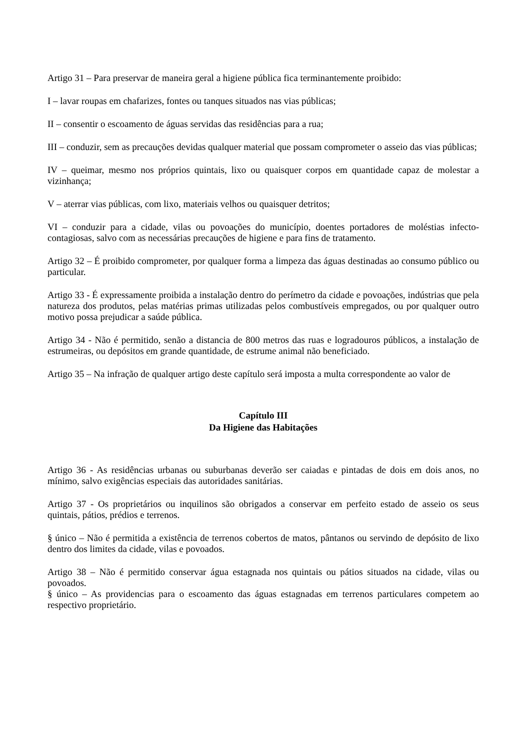Artigo 31 – Para preservar de maneira geral a higiene pública fica terminantemente proibido:
I – lavar roupas em chafarizes, fontes ou tanques situados nas vias públicas;
II – consentir o escoamento de águas servidas das residências para a rua;
III – conduzir, sem as precauções devidas qualquer material que possam comprometer o asseio das vias públicas;
IV – queimar, mesmo nos próprios quintais, lixo ou quaisquer corpos em quantidade capaz de molestar a vizinhança;
V – aterrar vias públicas, com lixo, materiais velhos ou quaisquer detritos;
VI – conduzir para a cidade, vilas ou povoações do município, doentes portadores de moléstias infecto-contagiosas, salvo com as necessárias precauções de higiene e para fins de tratamento.
Artigo 32 – É proibido comprometer, por qualquer forma a limpeza das águas destinadas ao consumo público ou particular.
Artigo 33 - É expressamente proibida a instalação dentro do perímetro da cidade e povoações, indústrias que pela natureza dos produtos, pelas matérias primas utilizadas pelos combustíveis empregados, ou por qualquer outro motivo possa prejudicar a saúde pública.
Artigo 34 - Não é permitido, senão a distancia de 800 metros das ruas e logradouros públicos, a instalação de estrumeiras, ou depósitos em grande quantidade, de estrume animal não beneficiado.
Artigo 35 – Na infração de qualquer artigo deste capítulo será imposta a multa correspondente ao valor de
Capítulo III
Da Higiene das Habitações
Artigo 36 - As residências urbanas ou suburbanas deverão ser caiadas e pintadas de dois em dois anos, no mínimo, salvo exigências especiais das autoridades sanitárias.
Artigo 37 - Os proprietários ou inquilinos são obrigados a conservar em perfeito estado de asseio os seus quintais, pátios, prédios e terrenos.
§ único – Não é permitida a existência de terrenos cobertos de matos, pântanos ou servindo de depósito de lixo dentro dos limites da cidade, vilas e povoados.
Artigo 38 – Não é permitido conservar água estagnada nos quintais ou pátios situados na cidade, vilas ou povoados.
§ único – As providencias para o escoamento das águas estagnadas em terrenos particulares competem ao respectivo proprietário.